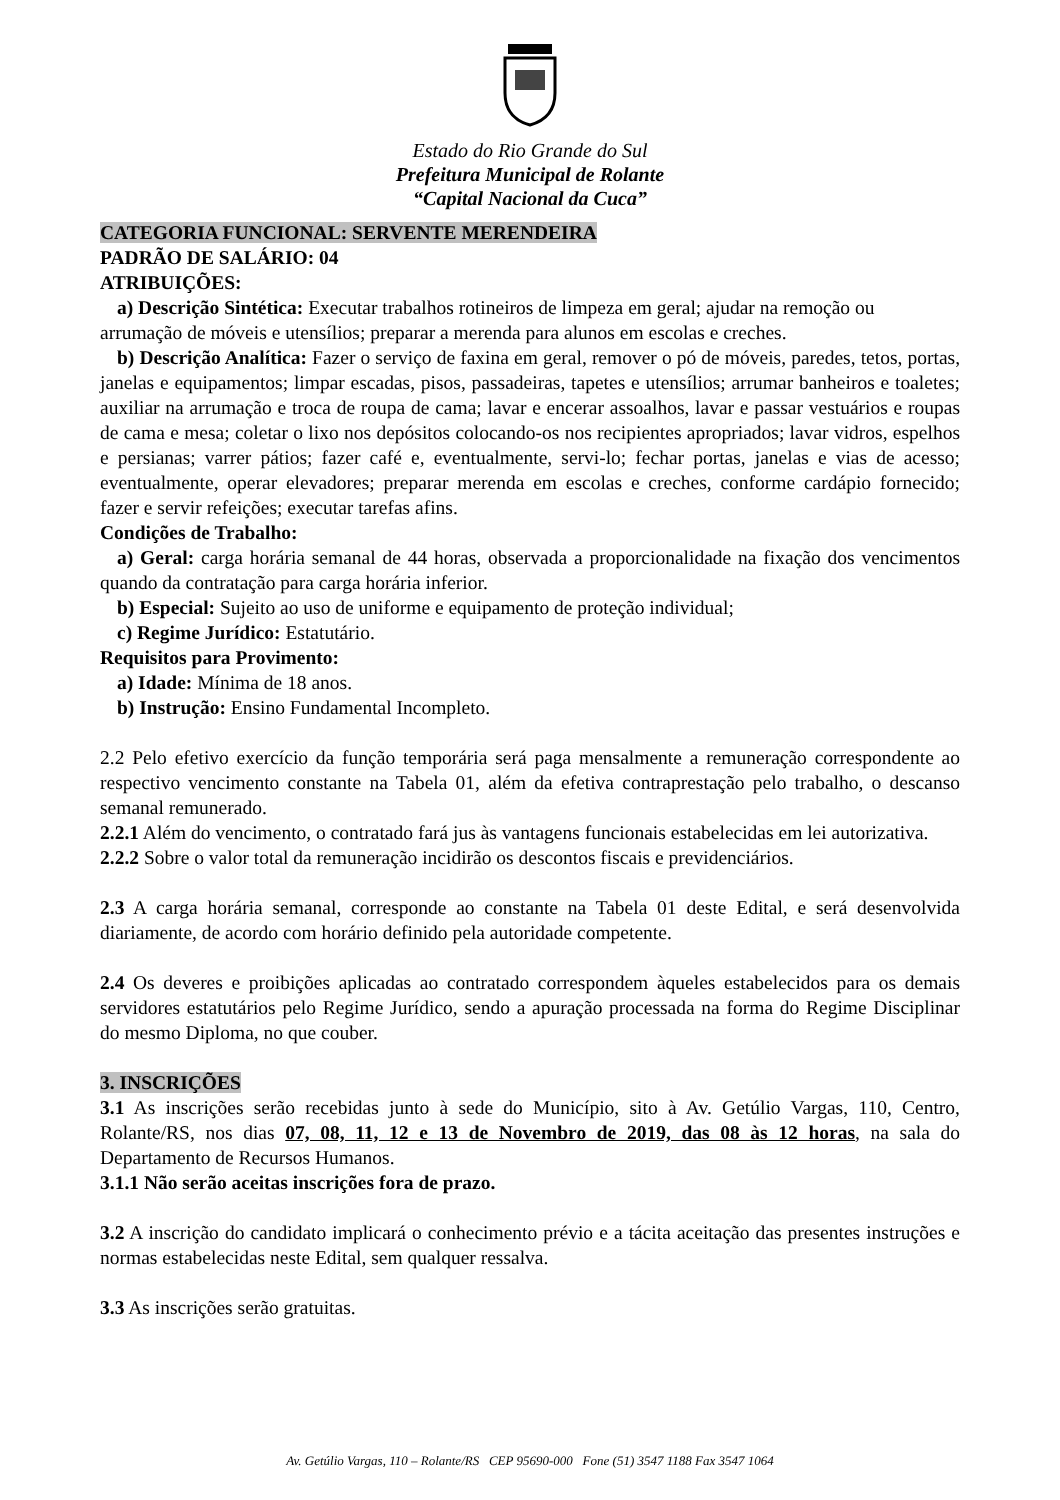Estado do Rio Grande do Sul
Prefeitura Municipal de Rolante
“Capital Nacional da Cuca”
CATEGORIA FUNCIONAL: SERVENTE MERENDEIRA
PADRÃO DE SALÁRIO: 04
ATRIBUIÇÕES:
a) Descrição Sintética: Executar trabalhos rotineiros de limpeza em geral; ajudar na remoção ou
arrumação de móveis e utensílios; preparar a merenda para alunos em escolas e creches.
b) Descrição Analítica: Fazer o serviço de faxina em geral, remover o pó de móveis, paredes, tetos, portas, janelas e equipamentos; limpar escadas, pisos, passadeiras, tapetes e utensílios; arrumar banheiros e toaletes; auxiliar na arrumação e troca de roupa de cama; lavar e encerar assoalhos, lavar e passar vestuários e roupas de cama e mesa; coletar o lixo nos depósitos colocando-os nos recipientes apropriados; lavar vidros, espelhos e persianas; varrer pátios; fazer café e, eventualmente, servi-lo; fechar portas, janelas e vias de acesso; eventualmente, operar elevadores; preparar merenda em escolas e creches, conforme cardápio fornecido; fazer e servir refeições; executar tarefas afins.
Condições de Trabalho:
a) Geral: carga horária semanal de 44 horas, observada a proporcionalidade na fixação dos vencimentos quando da contratação para carga horária inferior.
b) Especial: Sujeito ao uso de uniforme e equipamento de proteção individual;
c) Regime Jurídico: Estatutário.
Requisitos para Provimento:
a) Idade: Mínima de 18 anos.
b) Instrução: Ensino Fundamental Incompleto.
2.2 Pelo efetivo exercício da função temporária será paga mensalmente a remuneração correspondente ao respectivo vencimento constante na Tabela 01, além da efetiva contraprestação pelo trabalho, o descanso semanal remunerado.
2.2.1 Além do vencimento, o contratado fará jus às vantagens funcionais estabelecidas em lei autorizativa.
2.2.2 Sobre o valor total da remuneração incidirão os descontos fiscais e previdenciários.
2.3 A carga horária semanal, corresponde ao constante na Tabela 01 deste Edital, e será desenvolvida diariamente, de acordo com horário definido pela autoridade competente.
2.4 Os deveres e proibições aplicadas ao contratado correspondem àqueles estabelecidos para os demais servidores estatutários pelo Regime Jurídico, sendo a apuração processada na forma do Regime Disciplinar do mesmo Diploma, no que couber.
3. INSCRIÇÕES
3.1 As inscrições serão recebidas junto à sede do Município, sito à Av. Getúlio Vargas, 110, Centro, Rolante/RS, nos dias 07, 08, 11, 12 e 13 de Novembro de 2019, das 08 às 12 horas, na sala do Departamento de Recursos Humanos.
3.1.1 Não serão aceitas inscrições fora de prazo.
3.2 A inscrição do candidato implicará o conhecimento prévio e a tácita aceitação das presentes instruções e normas estabelecidas neste Edital, sem qualquer ressalva.
3.3 As inscrições serão gratuitas.
Av. Getúlio Vargas, 110 – Rolante/RS CEP 95690-000 Fone (51) 3547 1188 Fax 3547 1064